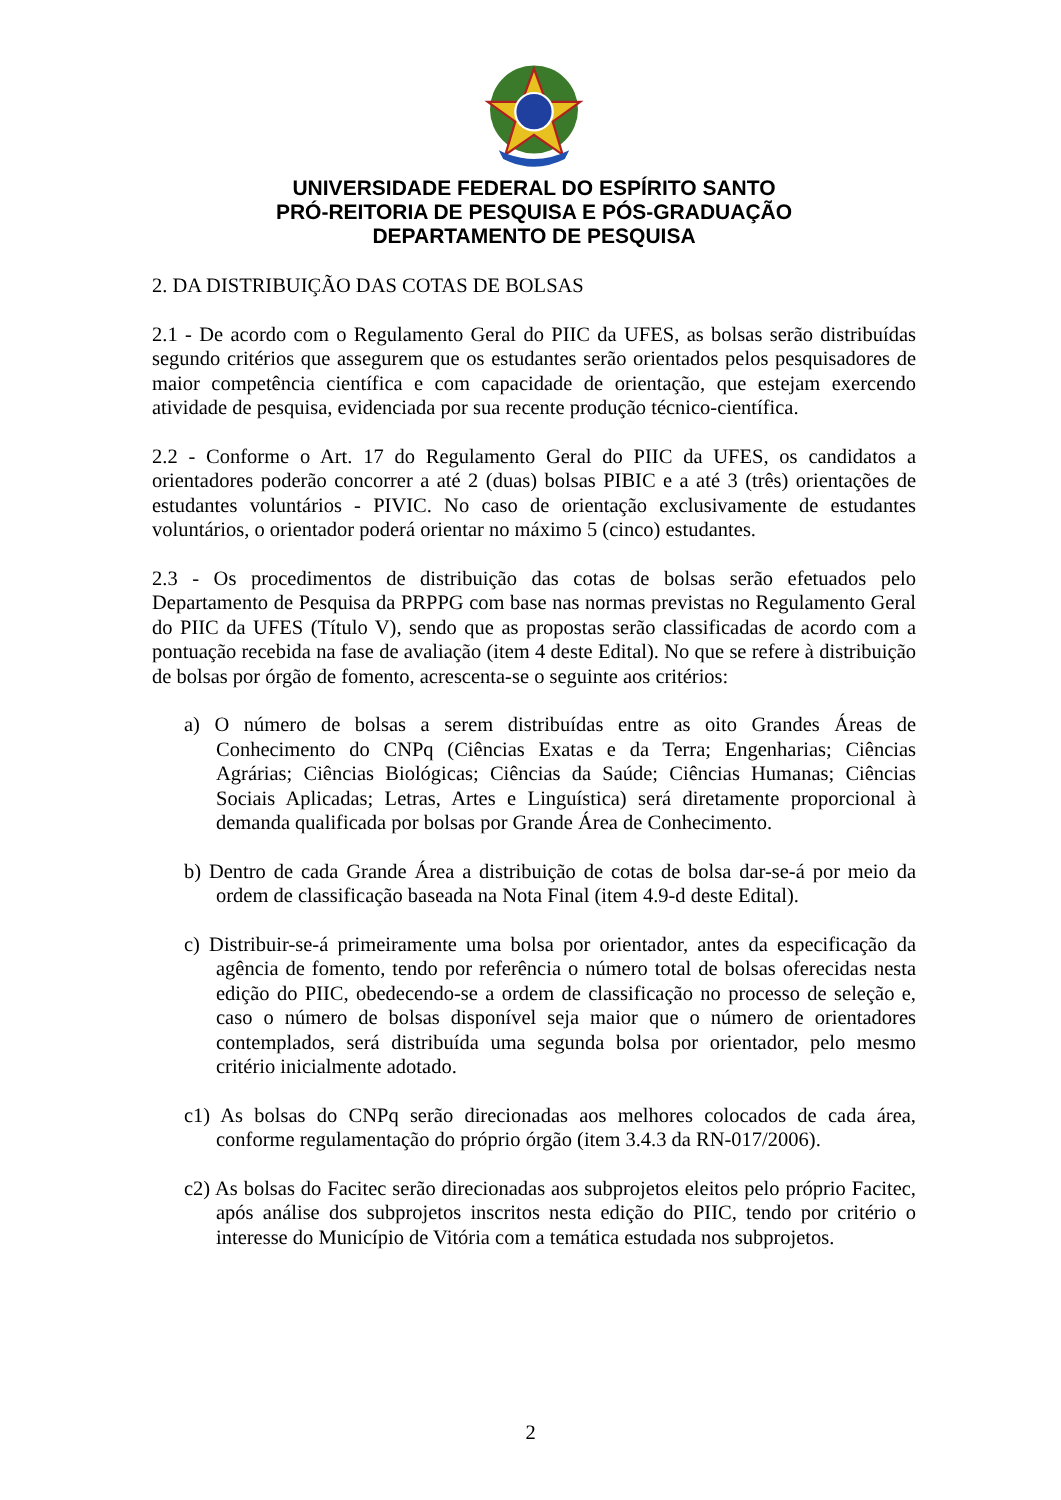UNIVERSIDADE FEDERAL DO ESPÍRITO SANTO
PRÓ-REITORIA DE PESQUISA E PÓS-GRADUAÇÃO
DEPARTAMENTO DE PESQUISA
2. DA DISTRIBUIÇÃO DAS COTAS DE BOLSAS
2.1 - De acordo com o Regulamento Geral do PIIC da UFES, as bolsas serão distribuídas segundo critérios que assegurem que os estudantes serão orientados pelos pesquisadores de maior competência científica e com capacidade de orientação, que estejam exercendo atividade de pesquisa, evidenciada por sua recente produção técnico-científica.
2.2 - Conforme o Art. 17 do Regulamento Geral do PIIC da UFES, os candidatos a orientadores poderão concorrer a até 2 (duas) bolsas PIBIC e a até 3 (três) orientações de estudantes voluntários - PIVIC. No caso de orientação exclusivamente de estudantes voluntários, o orientador poderá orientar no máximo 5 (cinco) estudantes.
2.3 - Os procedimentos de distribuição das cotas de bolsas serão efetuados pelo Departamento de Pesquisa da PRPPG com base nas normas previstas no Regulamento Geral do PIIC da UFES (Título V), sendo que as propostas serão classificadas de acordo com a pontuação recebida na fase de avaliação (item 4 deste Edital). No que se refere à distribuição de bolsas por órgão de fomento, acrescenta-se o seguinte aos critérios:
a) O número de bolsas a serem distribuídas entre as oito Grandes Áreas de Conhecimento do CNPq (Ciências Exatas e da Terra; Engenharias; Ciências Agrárias; Ciências Biológicas; Ciências da Saúde; Ciências Humanas; Ciências Sociais Aplicadas; Letras, Artes e Linguística) será diretamente proporcional à demanda qualificada por bolsas por Grande Área de Conhecimento.
b) Dentro de cada Grande Área a distribuição de cotas de bolsa dar-se-á por meio da ordem de classificação baseada na Nota Final (item 4.9-d deste Edital).
c) Distribuir-se-á primeiramente uma bolsa por orientador, antes da especificação da agência de fomento, tendo por referência o número total de bolsas oferecidas nesta edição do PIIC, obedecendo-se a ordem de classificação no processo de seleção e, caso o número de bolsas disponível seja maior que o número de orientadores contemplados, será distribuída uma segunda bolsa por orientador, pelo mesmo critério inicialmente adotado.
c1) As bolsas do CNPq serão direcionadas aos melhores colocados de cada área, conforme regulamentação do próprio órgão (item 3.4.3 da RN-017/2006).
c2) As bolsas do Facitec serão direcionadas aos subprojetos eleitos pelo próprio Facitec, após análise dos subprojetos inscritos nesta edição do PIIC, tendo por critério o interesse do Município de Vitória com a temática estudada nos subprojetos.
2